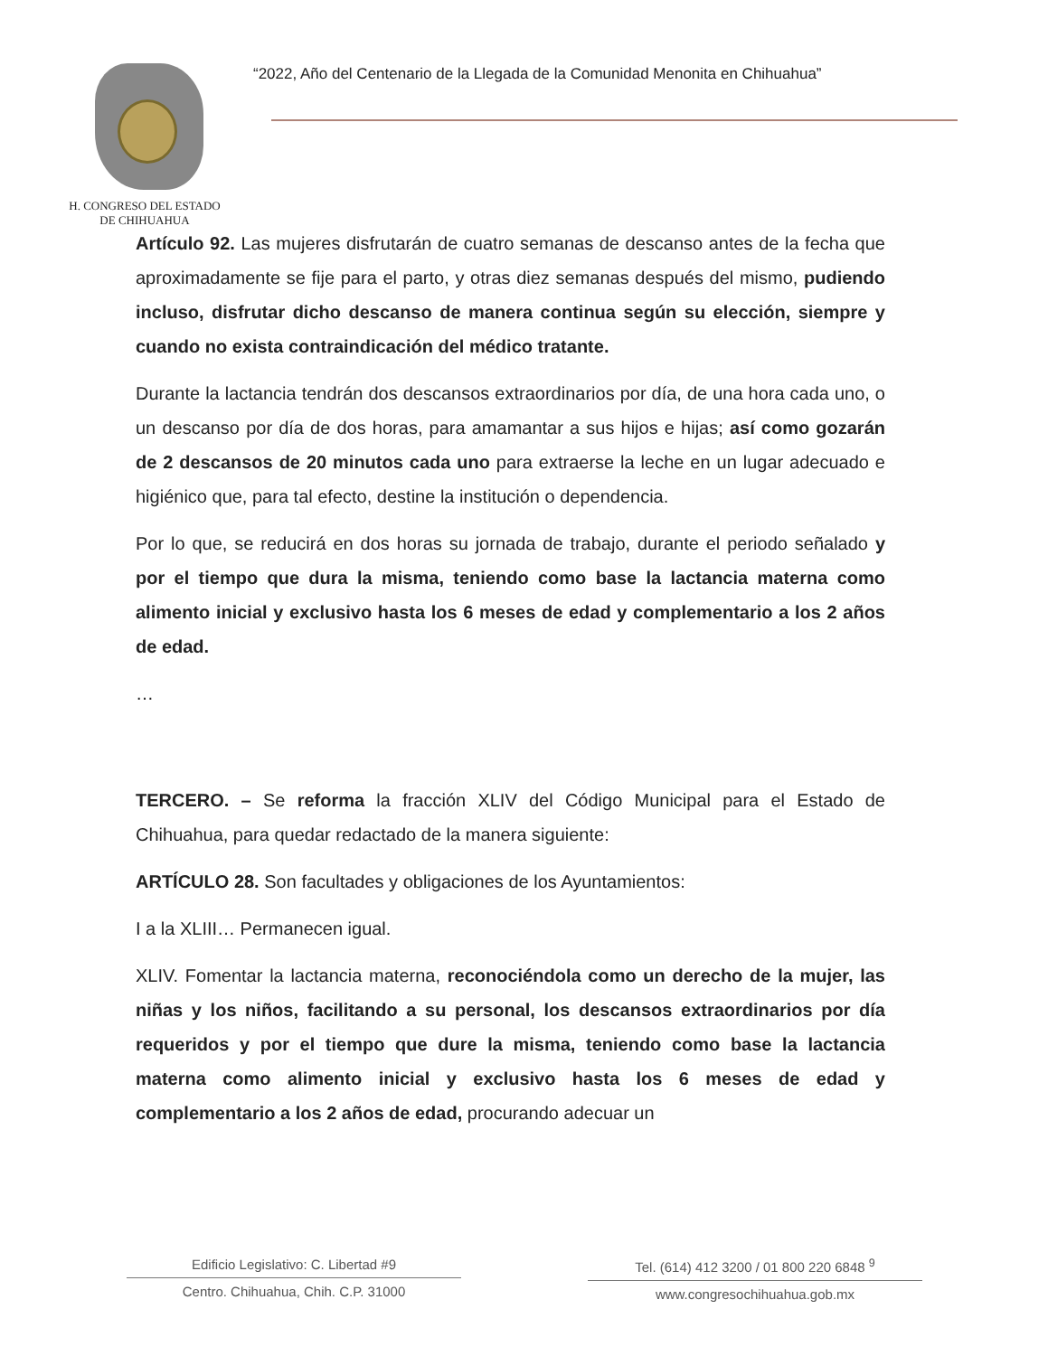H. CONGRESO DEL ESTADO
DE CHIHUAHUA
“2022, Año del Centenario de la Llegada de la Comunidad Menonita en Chihuahua”
Artículo 92. Las mujeres disfrutarán de cuatro semanas de descanso antes de la fecha que aproximadamente se fije para el parto, y otras diez semanas después del mismo, pudiendo incluso, disfrutar dicho descanso de manera continua según su elección, siempre y cuando no exista contraindicación del médico tratante.
Durante la lactancia tendrán dos descansos extraordinarios por día, de una hora cada uno, o un descanso por día de dos horas, para amamantar a sus hijos e hijas; así como gozarán de 2 descansos de 20 minutos cada uno para extraerse la leche en un lugar adecuado e higiénico que, para tal efecto, destine la institución o dependencia.
Por lo que, se reducirá en dos horas su jornada de trabajo, durante el periodo señalado y por el tiempo que dura la misma, teniendo como base la lactancia materna como alimento inicial y exclusivo hasta los 6 meses de edad y complementario a los 2 años de edad.
…
TERCERO. – Se reforma la fracción XLIV del Código Municipal para el Estado de Chihuahua, para quedar redactado de la manera siguiente:
ARTÍCULO 28. Son facultades y obligaciones de los Ayuntamientos:
I a la XLIII… Permanecen igual.
XLIV. Fomentar la lactancia materna, reconociéndola como un derecho de la mujer, las niñas y los niños, facilitando a su personal, los descansos extraordinarios por día requeridos y por el tiempo que dure la misma, teniendo como base la lactancia materna como alimento inicial y exclusivo hasta los 6 meses de edad y complementario a los 2 años de edad, procurando adecuar un
Edificio Legislativo: C. Libertad #9
Centro. Chihuahua, Chih. C.P. 31000
Tel. (614) 412 3200 / 01 800 220 6848 <sup>9</sup>
www.congresochihuahua.gob.mx